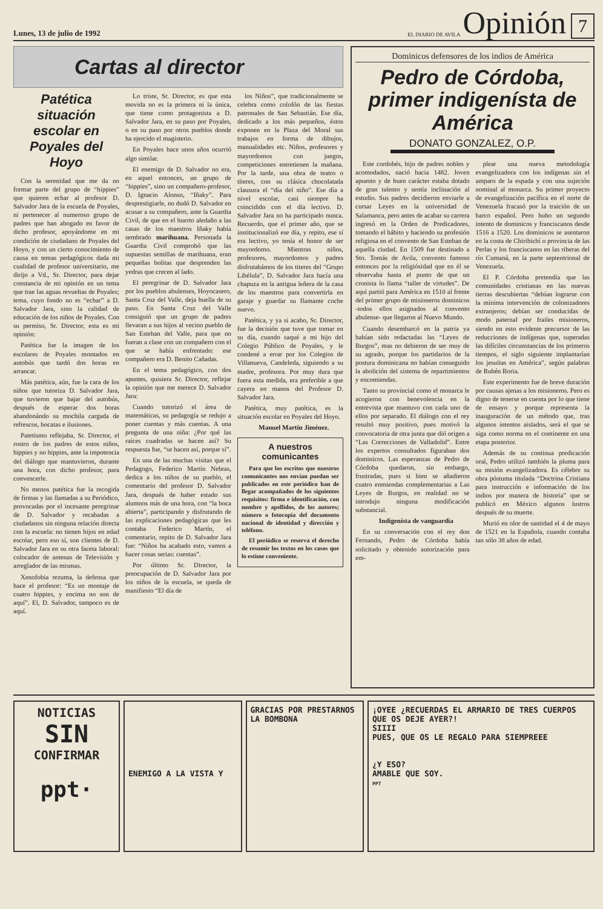Lunes, 13 de julio de 1992 EL DIARIO DE AVILA Opinión 7
Cartas al director
Patética situación escolar en Poyales del Hoyo
Con la serenidad que me da no formar parte del grupo de “hippies” que quieren echar al profesor D. Salvador Jara de la escuela de Poyales, ni pertenecer al numeroso grupo de padres que han abogado en favor de dicho profesor, apoyándome en mi condición de ciudadano de Poyales del Hoyo, y con un cierto conocimiento de causa en temas pedagógicos dada mi cualidad de profesor universitario, me dirijo a Vd., Sr. Director, para dejar constancia de mi opinión en un tema que trae las aguas revueltas de Poyales; tema, cuyo fondo no es “echar” a D. Salvador Jara, sino la calidad de educación de los niños de Poyales. Con su permiso, Sr. Director, esta es mi opinión:
Patética fue la imagen de los escolares de Poyales montados en autobús que tardó dos horas en arrancar.
Más patética, aún, fue la cara de los niños que tutoriza D. Salvador Jara, que tuvieron que bajar del autobús, después de esperar dos horas abandonándo su mochila cargada de refrescos, bocatas e ilusiones.
Patetismo reflejaba, Sr. Director, el rostro de los padres de estos niños, hippies y no hippies, ante la impotencia del diálogo que mantuvieron, durante una hora, con dicho profesor, para convencerle.
No menos patética fue la recogida de firmas y las llamadas a su Periódico, provocadas por el incesante peregrinar de D. Salvador y recabadas a ciudadanos sin ninguna relación directa con la escuela: no tienen hijos en edad escolar, pero eso sí, son clientes de D. Salvador Jara en su otra faceta laboral: colocador de antenas de Televisión y arreglador de las mismas.
Xenofobia rezuma, la defensa que hace el profesor: “Es un montaje de cuatro hippies, y encima no son de aquí”. El, D. Salvador, tampoco es de aquí.
Lo triste, Sr. Director, es que esta movida no es la primera ni la única, que tiene como protagonista a D. Salvador Jara, en su paso por Poyales, o en su paso por otros pueblos donde ha ejercido el magisterio.
En Poyales hace unos años ocurrió algo similar.
El enemigo de D. Salvador no era, en aquel entonces, un grupo de “hippies”, sino un compañero-profesor, D. Ignacio Alonso, “Iñaky”. Para desprestigiarle, no dudó D. Salvador en acusar a su compañero, ante la Guardia Civil, de que en el huerto aledaño a las casas de los maestros Iñaky había sembrado marihuana. Personada la Guardia Civil comprobó que las supuestas semillas de marihuana, eran pequeñas bolitas que desprenden las yedras que crecen al lado.
El peregrinar de D. Salvador Jara por los pueblos abulenses, Hoyocasero, Santa Cruz del Valle, deja huella de su paso. En Santa Cruz del Valle consiguió que un grupo de padres llevaran a sus hijos al vecino pueblo de San Esteban del Valle, para que no fueran a clase con un compañero con el que se había enfrentado: ese compañero era D. Benito Cañadas.
En el tema pedagógico, con dos apuntes, quisiera Sr. Director, reflejar la opinión que me merece D. Salvador Jara:
Cuando tutorizó el área de matemáticas, su pedagogía se redujo a poner cuentas y más cuentas. A una pregunta de una niña: ¿Por qué las raíces cuadradas se hacen así? Su respuesta fue, “se hacen así, porque sí”.
En una de las muchas visitas que el Pedagogo, Federico Martín Nebras, dedica a los niños de su pueblo, el comentario del profesor D. Salvador Jara, después de haber estado sus alumnos más de una hora, con “la boca abierta”, participando y disfrutando de las explicaciones pedagógicas que les contaba Federico Martín, el comentario, repito de D. Salvador Jara fue: “Niños ha acabado esto, vamos a hacer cosas serias: cuentas”.
Por último Sr. Director, la preocupación de D. Salvador Jara por los niños de la escuela, se queda de manifiesto “El día de
los Niños”, que tradicionalmente se celebra como colofón de las fiestas patronales de San Sebastián. Ese día, dedicado a los más pequeños, éstos exponen en la Plaza del Moral sus trabajos en forma de dibujos, manualidades etc. Niños, profesores y mayordomos con juegos, competiciones entretienen la mañana. Por la tarde, una obra de teatro o títeres, con su clásica chocolatada clausura el “día del niño”. Ese día a nivel escolar, casi siempre ha coincidido con el día lectivo. D. Salvador Jara no ha participado nunca. Recuerdo, que el primer año, que se institucionalizó ese día, y repito, ese sí era lectivo, yo tenía el honor de ser mayordomo. Mientras niños, profesores, mayordomos y padres disfrutabámos de los titeres del “Grupo Libélula”, D. Salvador Jara hacía una chapuza en la antigua leñera de la casa de los maestros para convertirla en garaje y guardar su flamante coche nuevo.
Patética, y ya si acabo, Sr. Director, fue la decisión que tuve que tomar en su día, cuando saqué a mi hijo del Colegio Público de Poyales, y le condené a errar por los Colegios de Villanueva, Candeleda, siguiendo a su madre, profesora. Por muy dura que fuera esta medida, era preferible a que cayera en manos del Profesor D. Salvador Jara.
Patética, muy patética, es la situación escolar en Poyales del Hoyo.
Manuel Martín Jiménez.
A nuestros comunicantes
Para que los escritos que nuestros comunicantes nos envían puedan ser publicados en este periódico han de llegar acompañados de los siguientes requisitos: firma e identificación, con nombre y apellidos, de los autores; número o fotocopia del documento nacional de identidad y dirección y teléfono.
El periódico se reserva el derecho de resumir los textos en los casos que lo estime conveniente.
Dominicos defensores de los indios de América
Pedro de Córdoba, primer indigenísta de América
DONATO GONZALEZ, O.P.
Este cordobés, hijo de padres nobles y acomodados, nació hacia 1482. Joven apuesto y de buen carácter estaba dotado de gran talento y sentía inclinación al estudio. Sus padres decidieron enviarle a cursar Leyes en la universidad de Salamanca, pero antes de acabar su carrera ingresó en la Orden de Predicadores, tomando el hábito y haciendo su profesión religiosa en el convento de San Esteban de aquella ciudad. En 1509 fue destinado a Sto. Tomás de Avila, convento famoso entonces por la religiósidad que en él se observaba hasta el punto de que un cronista lo llama “taller de virtudes”. De aquí partió para América en 1510 al frente del primer grupo de misioneros dominicos -todos ellos asignados al convento abulense- que llegaron al Nuevo Mundo.
Cuando desembarcó en la patria ya habían sido redactadas las “Leyes de Burgos”, mas no debieron de ser muy de su agrado, porque los partidarios de la postura dominicana no habían conseguido la abolición del sistema de repartimientos y encomiendas.
Tanto su provincial como el monarca le acogieron con benevolencia en la entrevista que mantuvo con cada uno de ellos por separado. El diálogo con el rey resultó muy positivo, pues motivó la convocatoria de otra junta que dió origen a “Las Correcciones de Valladolid”. Entre los expertos consultados figuraban dos dominicos. Las esperanzas de Pedro de Córdoba quedaron, sin embargo, frustradas, pues si bien se añadieron cuatro enmiendas complementarias a Las Leyes de Burgos, en realidad no se introdujo ninguna modificación substancial.
Indigenísta de vanguardia
En su conversación con el rey don Fernando, Pedro de Córdoba había solicitado y obtenido autorización para em-
plear una nueva metodología evangelizadora con los indígenas sin el amparo de la espada y con una sujeción nominal al monarca. Su primer proyecto de evangelización pacífica en el norte de Venezuela fracasó por la traición de un barco español. Pero hubo un segundo intento de dominicos y franciscanos desde 1516 a 1520. Los dominicos se asentaron en la costa de Chiribichí o provincia de las Perlas y los franciscanos en las riberas del río Cumaná, en la parte septentrional de Venezuela.
El P. Córdoba pretendía que las comunidades cristianas en las nuevas tierras descubiertas “debían lograrse con la mínima intervención de colonizadores extranjeros; debían ser conducidas de modo paternal por frailes misioneros, siendo en esto evidente precursor de las reducciones de indígenas que, superadas las difíciles circunstancias de los primeros tiempos, el siglo siguiente implantarían los jesuítas en América”, según palabras de Rubén Boria.
Este experimento fue de breve duración por causas ajenas a los misioneros. Pero es digno de tenerse en cuenta por lo que tiene de ensayo y porque representa la inauguración de un método que, tras algunos intentos aislados, será el que se siga como norma en el continente en una etapa posterior.
Además de su continua predicación oral, Pedro utilizó también la pluma para su misión evangelizadora. Es célebre su obra póstuma titulada “Doctrina Cristiana para instrucción e información de los indios por manera de historia” que se publicó en México algunos lustros después de su muerte.
Murió en olor de santidad el 4 de mayo de 1521 en la Española, cuando contaba tan sólo 38 años de edad.
NOTICIAS
SIN
CONFIRMAR
ppt·
ENEMIGO A LA VISTA Y GRACIAS POR PRESTARNOS LA BOMBONA
¡OYEE ¿RECUERDAS EL ARMARIO DE TRES CUERPOS QUE OS DEJE AYER?!
SIIII
PUES, QUE OS LE REGALO PARA SIEMPREEE
¿Y ESO?
AMABLE QUE SOY.
PPT